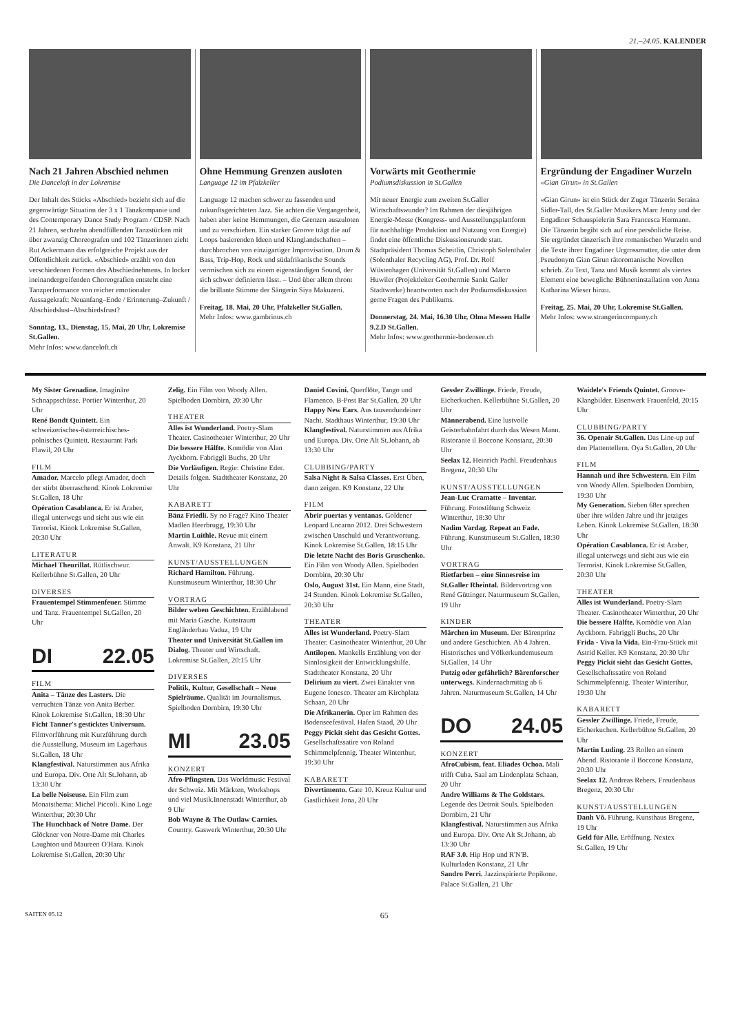21.–24.05. KALENDER
Nach 21 Jahren Abschied nehmen
Die Danceloft in der Lokremise
Der Inhalt des Stücks «Abschied» bezieht sich auf die gegenwärtige Situation der 3 x 1 Tanzkompanie und des Contemporary Dance Study Program / CDSP. Nach 21 Jahren, sechzehn abendfüllenden Tanzstücken mit über zwanzig Choreografen und 102 Tänzerinnen zieht Rut Ackermann das erfolgreiche Projekt aus der Öffentlichkeit zurück. «Abschied» erzählt von den verschiedenen Formen des Abschiednehmens. In locker ineinandergreifenden Choreografien entsteht eine Tanzperformance von reicher emotionaler Aussagekraft: Neuanfang–Ende / Erinnerung–Zukunft / Abschiedslust–Abschiedsfrust?
Sonntag, 13., Dienstag, 15. Mai, 20 Uhr, Lokremise St.Gallen.
Mehr Infos: www.danceloft.ch
Ohne Hemmung Grenzen ausloten
Language 12 im Pfalzkeller
Language 12 machen schwer zu fassenden und zukunftsgerichteten Jazz. Sie achten die Vergangenheit, haben aber keine Hemmungen, die Grenzen auszuloten und zu verschieben. Ein starker Groove trägt die auf Loops basierenden Ideen und Klanglandschaften – durchbrochen von einzigartiger Improvisation. Drum & Bass, Trip-Hop, Rock und südafrikanische Sounds vermischen sich zu einem eigenständigen Sound, der sich schwer definieren lässt. – Und über allem thront die brillante Stimme der Sängerin Siya Makuzeni.
Freitag, 18. Mai, 20 Uhr, Pfalzkeller St.Gallen.
Mehr Infos: www.gambrinus.ch
Vorwärts mit Geothermie
Podiumsdiskussion in St.Gallen
Mit neuer Energie zum zweiten St.Galler Wirtschaftswunder? Im Rahmen der diesjährigen Energie-Messe (Kongress- und Ausstellungsplattform für nachhaltige Produktion und Nutzung von Energie) findet eine öffentliche Diskussionsrunde statt. Stadtpräsident Thomas Scheitlin, Christoph Solenthaler (Solenthaler Recycling AG), Prof. Dr. Rolf Wüstenhagen (Universität St.Gallen) und Marco Huwiler (Projektleiter Geothermie Sankt Galler Stadtwerke) beantworten nach der Podiumsdiskussion gerne Fragen des Publikums.
Donnerstag, 24. Mai, 16.30 Uhr, Olma Messen Halle 9.2.D St.Gallen.
Mehr Infos: www.geothermie-bodensee.ch
Ergründung der Engadiner Wurzeln
«Gian Girun» in St.Gallen
«Gian Girun» ist ein Stück der Zuger Tänzerin Seraina Sidler-Tall, des St.Galler Musikers Marc Jenny und der Engadiner Schauspielerin Sara Francesca Hermann. Die Tänzerin begibt sich auf eine persönliche Reise. Sie ergründet tänzerisch ihre romanischen Wurzeln und die Texte ihrer Engadiner Urgrossmutter, die unter dem Pseudonym Gian Girun rätoromanische Novellen schrieb. Zu Text, Tanz und Musik kommt als viertes Element eine bewegliche Bühneninstallation von Anna Katharina Wieser hinzu.
Freitag, 25. Mai, 20 Uhr, Lokremise St.Gallen.
Mehr Infos: www.strangerincompany.ch
My Sister Grenadine. Imaginäre Schnappschüsse. Portier Winterthur, 20 Uhr
René Bondt Quintett. Ein schweizerisches-österreichisches-polnisches Quintett. Restaurant Park Flawil, 20 Uhr
FILM
Amador. Marcelo pflegt Amador, doch der stirbt überraschend. Kinok Lokremise St.Gallen, 18 Uhr
Opération Casablanca. Er ist Araber, illegal unterwegs und sieht aus wie ein Terrorist. Kinok Lokremise St.Gallen, 20:30 Uhr
LITERATUR
Michael Theurillat. Rütlischwur. Kellerbühne St.Gallen, 20 Uhr
DIVERSES
Frauentempel Stimmenfeuer. Stimme und Tanz. Frauentempel St.Gallen, 20 Uhr
DI 22.05
FILM
Anita – Tänze des Lasters. Die verruchten Tänze von Anita Berber. Kinok Lokremise St.Gallen, 18:30 Uhr
Ficht Tanner's gesticktes Universum. Filmvorführung mit Kurzführung durch die Ausstellung. Museum im Lagerhaus St.Gallen, 18 Uhr
Klangfestival. Naturstimmen aus Afrika und Europa. Div. Orte Alt St.Johann, ab 13:30 Uhr
La belle Noiseuse. Ein Film zum Monatsthema: Michel Piccoli. Kino Loge Winterthur, 20:30 Uhr
The Hunchback of Notre Dame. Der Glöckner von Notre-Dame mit Charles Laughton und Maureen O'Hara. Kinok Lokremise St.Gallen, 20:30 Uhr
Zelig. Ein Film von Woody Allen. Spielboden Dornbirn, 20:30 Uhr
THEATER
Alles ist Wunderland. Poetry-Slam Theater. Casinotheater Winterthur, 20 Uhr
Die bessere Hälfte. Komödie von Alan Ayckborn. Fabriggli Buchs, 20 Uhr
Die Vorläufigen. Regie: Christine Eder. Details folgen. Stadttheater Konstanz, 20 Uhr
KABARETT
Bänz Friedli. Sy no Frage? Kino Theater Madlen Heerbrugg, 19:30 Uhr
Martin Luithle. Revue mit einem Anwalt. K9 Konstanz, 21 Uhr
KUNST/AUSSTELLUNGEN
Richard Hamilton. Führung. Kunstmuseum Winterthur, 18:30 Uhr
VORTRAG
Bilder weben Geschichten. Erzählabend mit Maria Gasche. Kunstraum Engländerbau Vaduz, 19 Uhr
Theater und Universität St.Gallen im Dialog. Theater und Wirtschaft. Lokremise St.Gallen, 20:15 Uhr
DIVERSES
Politik, Kultur, Gesellschaft – Neue Spielräume. Qualität im Journalismus. Spielboden Dornbirn, 19:30 Uhr
MI 23.05
KONZERT
Afro-Pfingsten. Das Worldmusic Festival der Schweiz. Mit Märkten, Workshops und viel Musik.Innenstadt Winterthur, ab 9 Uhr
Bob Wayne & The Outlaw Carnies. Country. Gaswerk Winterthur, 20:30 Uhr
Daniel Covini. Querflöte, Tango und Flamenco. B-Post Bar St.Gallen, 20 Uhr
Happy New Ears. Aus tausendundeiner Nacht. Stadthaus Winterthur, 19:30 Uhr
Klangfestival. Naturstimmen aus Afrika und Europa. Div. Orte Alt St.Johann, ab 13:30 Uhr
CLUBBING/PARTY
Salsa Night & Salsa Classes. Erst Üben, dann zeigen. K9 Konstanz, 22 Uhr
FILM
Abrir puertas y ventanas. Goldener Leopard Locarno 2012. Drei Schwestern zwischen Unschuld und Verantwortung. Kinok Lokremise St.Gallen, 18:15 Uhr
Die letzte Nacht des Boris Gruschenko. Ein Film von Woody Allen. Spielboden Dornbirn, 20:30 Uhr
Oslo, August 31st. Ein Mann, eine Stadt, 24 Stunden. Kinok Lokremise St.Gallen, 20:30 Uhr
THEATER
Alles ist Wunderland. Poetry-Slam Theater. Casinotheater Winterthur, 20 Uhr
Antilopen. Mankells Erzählung von der Sinnlosigkeit der Entwicklungshilfe. Stadttheater Konstanz, 20 Uhr
Delirium zu viert. Zwei Einakter von Eugene Ionesco. Theater am Kirchplatz Schaan, 20 Uhr
Die Afrikanerin. Oper im Rahmen des Bodenseefestival. Hafen Staad, 20 Uhr
Peggy Pickit sieht das Gesicht Gottes. Gesellschaftssatire von Roland Schimmelpfennig. Theater Winterthur, 19:30 Uhr
KABARETT
Divertimento. Gate 10. Kreuz Kultur und Gastlichkeit Jona, 20 Uhr
Gessler Zwillinge. Friede, Freude, Eicherkuchen. Kellerbühne St.Gallen, 20 Uhr
Männerabend. Eine lustvolle Geisterbahnfahrt durch das Wesen Mann. Ristorante il Boccone Konstanz, 20:30 Uhr
Seelax 12. Heinrich Pachl. Freudenhaus Bregenz, 20:30 Uhr
KUNST/AUSSTELLUNGEN
Jean-Luc Cramatte – Inventar. Führung. Fotostiftung Schweiz Winterthur, 18:30 Uhr
Nadim Vardag. Repeat an Fade. Führung. Kunstmuseum St.Gallen, 18:30 Uhr
VORTRAG
Rietfarben – eine Sinnesreise im St.Galler Rheintal. Bildervortrag von René Güttinger. Naturmuseum St.Gallen, 19 Uhr
KINDER
Märchen im Museum. Der Bärenprinz und andere Geschichten. Ab 4 Jahren. Historisches und Völkerkundemuseum St.Gallen, 14 Uhr
Putzig oder gefährlich? Bärenforscher unterwegs. Kindernachmittag ab 6 Jahren. Naturmuseum St.Gallen, 14 Uhr
DO 24.05
KONZERT
AfroCubism, feat. Eliades Ochoa. Mali trifft Cuba. Saal am Lindenplatz Schaan, 20 Uhr
Andre Williams & The Goldstars. Legende des Detroit Souls. Spielboden Dornbirn, 21 Uhr
Klangfestival. Naturstimmen aus Afrika und Europa. Div. Orte Alt St.Johann, ab 13:30 Uhr
RAF 3.0. Hip Hop und R'N'B. Kulturladen Konstanz, 21 Uhr
Sandro Perri. Jazzinspirierte Popikone. Palace St.Gallen, 21 Uhr
Waidele's Friends Quintet. Groove-Klangbilder. Eisenwerk Frauenfeld, 20:15 Uhr
CLUBBING/PARTY
36. Openair St.Gallen. Das Line-up auf den Plattentellern. Oya St.Gallen, 20 Uhr
FILM
Hannah und ihre Schwestern. Ein Film von Woody Allen. Spielboden Dornbirn, 19:30 Uhr
My Generation. Sieben 68er sprechen über ihre wilden Jahre und ihr jetziges Leben. Kinok Lokremise St.Gallen, 18:30 Uhr
Opération Casablanca. Er ist Araber, illegal unterwegs und sieht aus wie ein Terrorist. Kinok Lokremise St.Gallen, 20:30 Uhr
THEATER
Alles ist Wunderland. Poetry-Slam Theater. Casinotheater Winterthur, 20 Uhr
Die bessere Hälfte. Komödie von Alan Ayckborn. Fabriggli Buchs, 20 Uhr
Frida - Viva la Vida. Ein-Frau-Stück mit Astrid Keller. K9 Konstanz, 20:30 Uhr
Peggy Pickit sieht das Gesicht Gottes. Gesellschaftssatire von Roland Schimmelpfennig. Theater Winterthur, 19:30 Uhr
KABARETT
Gessler Zwillinge. Friede, Freude, Eicherkuchen. Kellerbühne St.Gallen, 20 Uhr
Martin Luding. 23 Rollen an einem Abend. Ristorante il Boccone Konstanz, 20:30 Uhr
Seelax 12. Andreas Rebers. Freudenhaus Bregenz, 20:30 Uhr
KUNST/AUSSTELLUNGEN
Danh Võ. Führung. Kunsthaus Bregenz, 19 Uhr
Geld für Alle. Eröffnung. Nextex St.Gallen, 19 Uhr
SAITEN 05.12 65